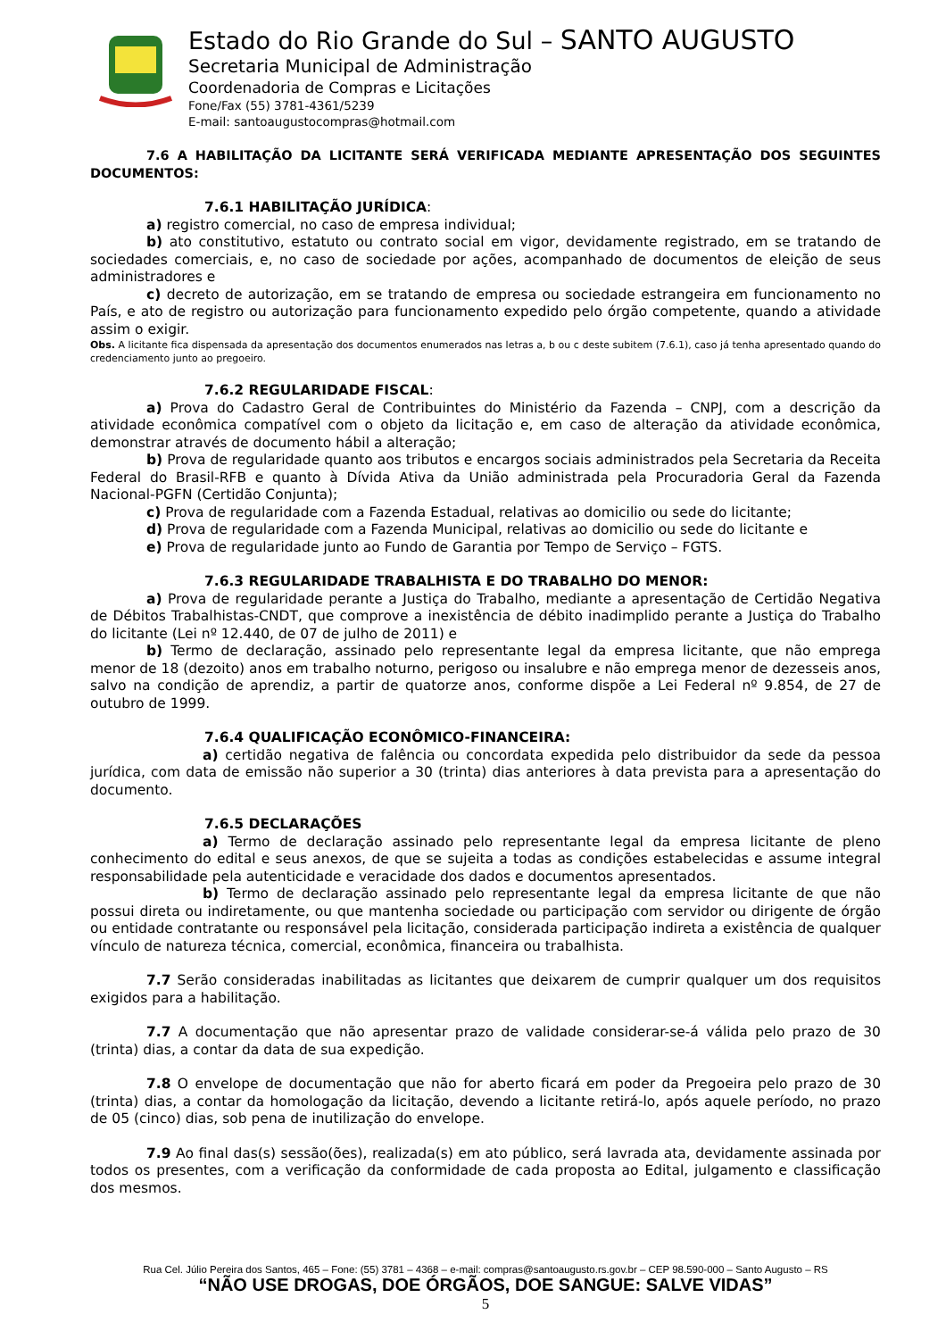Estado do Rio Grande do Sul – SANTO AUGUSTO
Secretaria Municipal de Administração
Coordenadoria de Compras e Licitações
Fone/Fax (55) 3781-4361/5239
E-mail: santoaugustocompras@hotmail.com
7.6 A HABILITAÇÃO DA LICITANTE SERÁ VERIFICADA MEDIANTE APRESENTAÇÃO DOS SEGUINTES DOCUMENTOS:
7.6.1 HABILITAÇÃO JURÍDICA:
a) registro comercial, no caso de empresa individual;
b) ato constitutivo, estatuto ou contrato social em vigor, devidamente registrado, em se tratando de sociedades comerciais, e, no caso de sociedade por ações, acompanhado de documentos de eleição de seus administradores e
c) decreto de autorização, em se tratando de empresa ou sociedade estrangeira em funcionamento no País, e ato de registro ou autorização para funcionamento expedido pelo órgão competente, quando a atividade assim o exigir.
Obs. A licitante fica dispensada da apresentação dos documentos enumerados nas letras a, b ou c deste subitem (7.6.1), caso já tenha apresentado quando do credenciamento junto ao pregoeiro.
7.6.2 REGULARIDADE FISCAL:
a) Prova do Cadastro Geral de Contribuintes do Ministério da Fazenda – CNPJ, com a descrição da atividade econômica compatível com o objeto da licitação e, em caso de alteração da atividade econômica, demonstrar através de documento hábil a alteração;
b) Prova de regularidade quanto aos tributos e encargos sociais administrados pela Secretaria da Receita Federal do Brasil-RFB e quanto à Dívida Ativa da União administrada pela Procuradoria Geral da Fazenda Nacional-PGFN (Certidão Conjunta);
c) Prova de regularidade com a Fazenda Estadual, relativas ao domicilio ou sede do licitante;
d) Prova de regularidade com a Fazenda Municipal, relativas ao domicilio ou sede do licitante e
e) Prova de regularidade junto ao Fundo de Garantia por Tempo de Serviço – FGTS.
7.6.3 REGULARIDADE TRABALHISTA E DO TRABALHO DO MENOR:
a) Prova de regularidade perante a Justiça do Trabalho, mediante a apresentação de Certidão Negativa de Débitos Trabalhistas-CNDT, que comprove a inexistência de débito inadimplido perante a Justiça do Trabalho do licitante (Lei nº 12.440, de 07 de julho de 2011) e
b) Termo de declaração, assinado pelo representante legal da empresa licitante, que não emprega menor de 18 (dezoito) anos em trabalho noturno, perigoso ou insalubre e não emprega menor de dezesseis anos, salvo na condição de aprendiz, a partir de quatorze anos, conforme dispõe a Lei Federal nº 9.854, de 27 de outubro de 1999.
7.6.4 QUALIFICAÇÃO ECONÔMICO-FINANCEIRA:
a) certidão negativa de falência ou concordata expedida pelo distribuidor da sede da pessoa jurídica, com data de emissão não superior a 30 (trinta) dias anteriores à data prevista para a apresentação do documento.
7.6.5 DECLARAÇÕES
a) Termo de declaração assinado pelo representante legal da empresa licitante de pleno conhecimento do edital e seus anexos, de que se sujeita a todas as condições estabelecidas e assume integral responsabilidade pela autenticidade e veracidade dos dados e documentos apresentados.
b) Termo de declaração assinado pelo representante legal da empresa licitante de que não possui direta ou indiretamente, ou que mantenha sociedade ou participação com servidor ou dirigente de órgão ou entidade contratante ou responsável pela licitação, considerada participação indireta a existência de qualquer vínculo de natureza técnica, comercial, econômica, financeira ou trabalhista.
7.7 Serão consideradas inabilitadas as licitantes que deixarem de cumprir qualquer um dos requisitos exigidos para a habilitação.
7.7 A documentação que não apresentar prazo de validade considerar-se-á válida pelo prazo de 30 (trinta) dias, a contar da data de sua expedição.
7.8 O envelope de documentação que não for aberto ficará em poder da Pregoeira pelo prazo de 30 (trinta) dias, a contar da homologação da licitação, devendo a licitante retirá-lo, após aquele período, no prazo de 05 (cinco) dias, sob pena de inutilização do envelope.
7.9 Ao final das(s) sessão(ões), realizada(s) em ato público, será lavrada ata, devidamente assinada por todos os presentes, com a verificação da conformidade de cada proposta ao Edital, julgamento e classificação dos mesmos.
Rua Cel. Júlio Pereira dos Santos, 465 – Fone: (55) 3781 – 4368 – e-mail: compras@santoaugusto.rs.gov.br – CEP 98.590-000 – Santo Augusto – RS
“NÃO USE DROGAS, DOE ÓRGÃOS, DOE SANGUE: SALVE VIDAS”
5